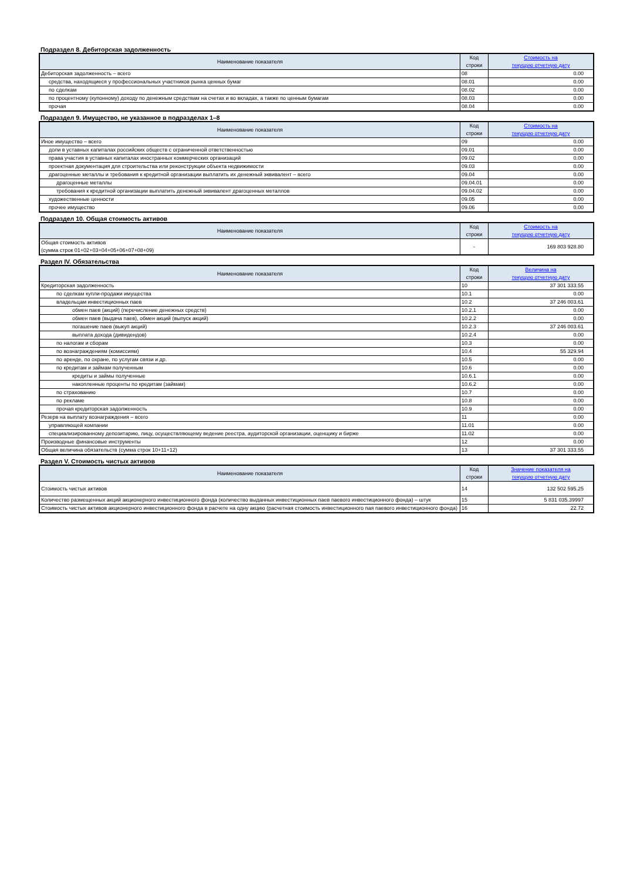Подраздел 8. Дебиторская задолженность
| Наименование показателя | Код строки | Стоимость на текущую отчетную дату |
| --- | --- | --- |
| Дебиторская задолженность – всего | 08 | 0.00 |
| средства, находящиеся у профессиональных участников рынка ценных бумаг | 08.01 | 0.00 |
| по сделкам | 08.02 | 0.00 |
| по процентному (купонному) доходу по денежным средствам на счетах и во вкладах, а также по ценным бумагам | 08.03 | 0.00 |
| прочая | 08.04 | 0.00 |
Подраздел 9. Имущество, не указанное в подразделах 1–8
| Наименование показателя | Код строки | Стоимость на текущую отчетную дату |
| --- | --- | --- |
| Иное имущество – всего | 09 | 0.00 |
| доли в уставных капиталах российских обществ с ограниченной ответственностью | 09.01 | 0.00 |
| права участия в уставных капиталах иностранных коммерческих организаций | 09.02 | 0.00 |
| проектная документация для строительства или реконструкции объекта недвижимости | 09.03 | 0.00 |
| драгоценные металлы и требования к кредитной организации выплатить их денежный эквивалент – всего | 09.04 | 0.00 |
| драгоценные металлы | 09.04.01 | 0.00 |
| требования к кредитной организации выплатить денежный эквивалент драгоценных металлов | 09.04.02 | 0.00 |
| художественные ценности | 09.05 | 0.00 |
| прочее имущество | 09.06 | 0.00 |
Подраздел 10. Общая стоимость активов
| Наименование показателя | Код строки | Стоимость на текущую отчетную дату |
| --- | --- | --- |
| Общая стоимость активов (сумма строк 01+02+03+04+05+06+07+08+09) | - | 169 803 928.80 |
Раздел IV. Обязательства
| Наименование показателя | Код строки | Величина на текущую отчетную дату |
| --- | --- | --- |
| Кредиторская задолженность | 10 | 37 301 333.55 |
| по сделкам купли-продажи имущества | 10.1 | 0.00 |
| владельцам инвестиционных паев | 10.2 | 37 246 003.61 |
| обмен паев (акций) (перечисление денежных средств) | 10.2.1 | 0.00 |
| обмен паев (выдача паев), обмен акций (выпуск акций) | 10.2.2 | 0.00 |
| погашение паев (выкуп акций) | 10.2.3 | 37 246 003.61 |
| выплата дохода (дивидендов) | 10.2.4 | 0.00 |
| по налогам и сборам | 10.3 | 0.00 |
| по вознаграждениям (комиссиям) | 10.4 | 55 329.94 |
| по аренде, по охране, по услугам связи и др. | 10.5 | 0.00 |
| по кредитам и займам полученным | 10.6 | 0.00 |
| кредиты и займы полученные | 10.6.1 | 0.00 |
| накопленные проценты по кредитам (займам) | 10.6.2 | 0.00 |
| по страхованию | 10.7 | 0.00 |
| по рекламе | 10.8 | 0.00 |
| прочая кредиторская задолженность | 10.9 | 0.00 |
| Резерв на выплату вознаграждения – всего | 11 | 0.00 |
| управляющей компании | 11.01 | 0.00 |
| специализированному депозитарию, лицу, осуществляющему ведение реестра, аудиторской организации, оценщику и бирже | 11.02 | 0.00 |
| Производные финансовые инструменты | 12 | 0.00 |
| Общая величина обязательств (сумма строк 10+11+12) | 13 | 37 301 333.55 |
Раздел V. Стоимость чистых активов
| Наименование показателя | Код строки | Значение показателя на текущую отчетную дату |
| --- | --- | --- |
| Стоимость чистых активов | 14 | 132 502 595.25 |
| Количество размещенных акций акционерного инвестиционного фонда (количество выданных инвестиционных паев паевого инвестиционного фонда) – штук | 15 | 5 831 035.39997 |
| Стоимость чистых активов акционерного инвестиционного фонда в расчете на одну акцию (расчетная стоимость инвестиционного пая паевого инвестиционного фонда) | 16 | 22.72 |